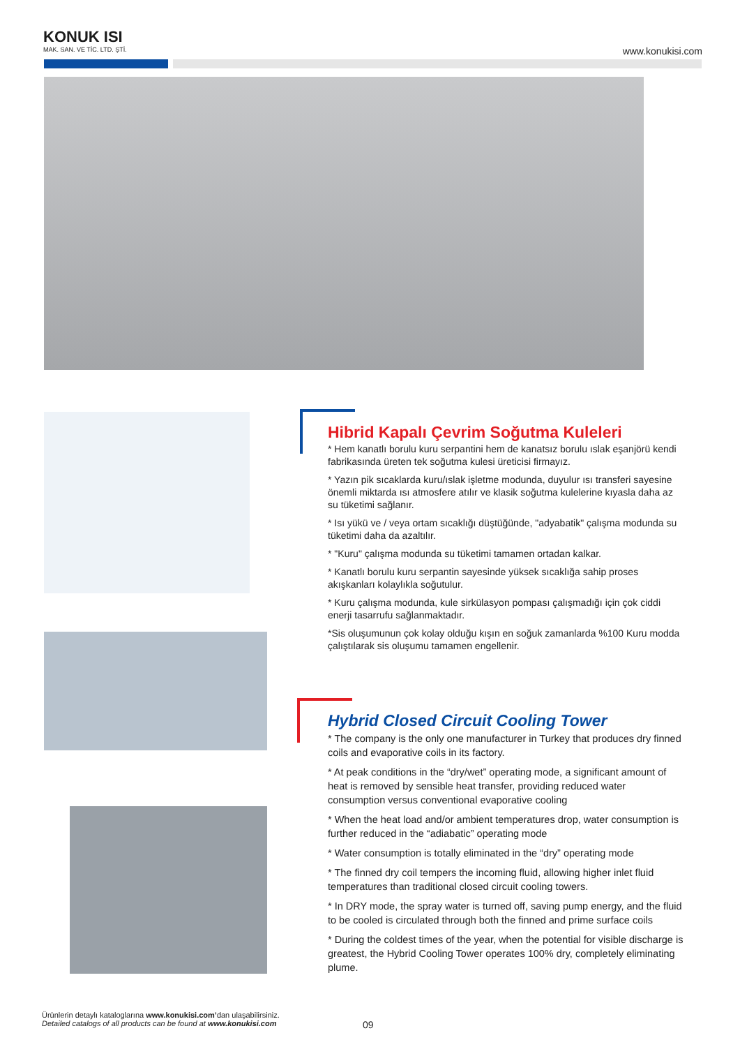KONUK ISI
MAK. SAN. VE TİC. LTD. ŞTİ.
www.konukisi.com
Hibrid Kapalı Çevrim Soğutma Kuleleri
* Hem kanatlı borulu kuru serpantini hem de kanatsız borulu ıslak eşanjörü kendi fabrikasında üreten tek soğutma kulesi üreticisi firmayız.
* Yazın pik sıcaklarda kuru/ıslak işletme modunda, duyulur ısı transferi sayesine önemli miktarda ısı atmosfere atılır ve klasik soğutma kulelerine kıyasla daha az su tüketimi sağlanır.
* Isı yükü ve / veya ortam sıcaklığı düştüğünde, "adyabatik" çalışma modunda su tüketimi daha da azaltılır.
* "Kuru" çalışma modunda su tüketimi tamamen ortadan kalkar.
* Kanatlı borulu kuru serpantin sayesinde yüksek sıcaklığa sahip proses akışkanları kolaylıkla soğutulur.
* Kuru çalışma modunda, kule sirkülasyon pompası çalışmadığı için çok ciddi enerji tasarrufu sağlanmaktadır.
*Sis oluşumunun çok kolay olduğu kışın en soğuk zamanlarda %100 Kuru modda çalıştılarak sis oluşumu tamamen engellenir.
Hybrid Closed Circuit Cooling Tower
* The company is the only one manufacturer in Turkey that produces dry finned coils and evaporative coils in its factory.
* At peak conditions in the “dry/wet” operating mode, a significant amount of heat is removed by sensible heat transfer, providing reduced water consumption versus conventional evaporative cooling
* When the heat load and/or ambient temperatures drop, water consumption is further reduced in the “adiabatic” operating mode
* Water consumption is totally eliminated in the “dry” operating mode
* The finned dry coil tempers the incoming fluid, allowing higher inlet fluid temperatures than traditional closed circuit cooling towers.
* In DRY mode, the spray water is turned off, saving pump energy, and the fluid to be cooled is circulated through both the finned and prime surface coils
* During the coldest times of the year, when the potential for visible discharge is greatest, the Hybrid Cooling Tower operates 100% dry, completely eliminating plume.
Ürünlerin detaylı kataloglarına www.konukisi.com’dan ulaşabilirsiniz.
Detailed catalogs of all products can be found at www.konukisi.com
09